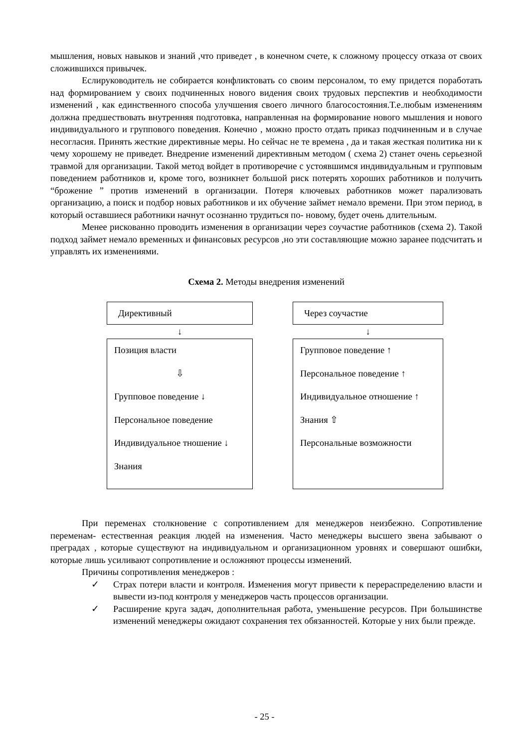мышления, новых навыков и знаний ,что приведет , в конечном счете, к сложному процессу отказа от своих сложившихся привычек.
Еслируководитель не собирается конфликтовать со своим персоналом, то ему придется поработать над формированием у своих подчиненных нового видения своих трудовых перспектив и необходимости изменений , как единственного способа улучшения своего личного благосостояния.Т.е.любым изменениям должна предшествовать внутренняя подготовка, направленная на формирование нового мышления и нового индивидуального и группового поведения. Конечно , можно просто отдать приказ подчиненным и в случае несогласия. Принять жесткие директивные меры. Но сейчас не те времена , да и такая жесткая политика ни к чему хорошему не приведет. Внедрение изменений директивным методом ( схема 2) станет очень серьезной травмой для организации. Такой метод войдет в противоречие с устоявшимся индивидуальным и групповым поведением работников и, кроме того, возникнет большой риск потерять хороших работников и получить “брожение ” против изменений в организации. Потеря ключевых работников может парализовать организацию, а поиск и подбор новых работников и их обучение займет немало времени. При этом период, в который оставшиеся работники начнут осознанно трудиться по- новому, будет очень длительным.
Менее рискованно проводить изменения в организации через соучастие работников (схема 2). Такой подход займет немало временных и финансовых ресурсов ,но эти составляющие можно заранее подсчитать и управлять их изменениями.
Схема 2. Методы внедрения изменений
Директивный
↓
Позиция власти
⇩
Групповое поведение ↓
Персональное поведение
Индивидуальное тношение ↓
Знания
Через соучастие
↓
Групповое поведение ↑
Персональное поведение ↑
Индивидуальное отношение ↑
Знания ⇧
Персональные возможности
При переменах столкновение с сопротивлением для менеджеров неизбежно. Сопротивление переменам- естественная реакция людей на изменения. Часто менеджеры высшего звена забывают о преградах , которые существуют на индивидуальном и организационном уровнях и совершают ошибки, которые лишь усиливают сопротивление и осложняют процессы изменений.
Причины сопротивления менеджеров :
✓ Страх потери власти и контроля. Изменения могут привести к перераспределению власти и вывести из-под контроля у менеджеров часть процессов организации.
✓ Расширение круга задач, дополнительная работа, уменьшение ресурсов. При большинстве изменений менеджеры ожидают сохранения тех обязанностей. Которые у них были прежде.
- 25 -